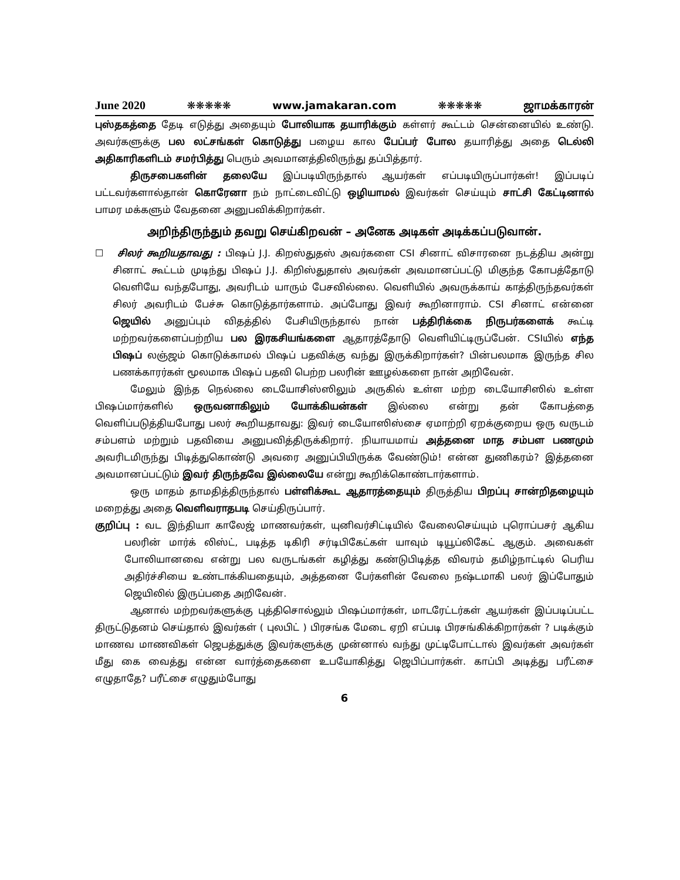June 2020 ❋❋❋❋❋ www.jamakaran.com ❋❋❋❋❋ ஜாமக்காரன்
புஸ்தகத்தை தேடி எடுத்து அதையும் போலியாக தயாரிக்கும் கள்ளர் கூட்டம் சென்னையில் உண்டு. அவர்களுக்கு பல லட்சங்கள் கொடுத்து பழைய கால பேப்பர் போல தயாரித்து அதை டெல்லி அதிகாரிகளிடம் சமர்பித்து பெரும் அவமானத்திலிருந்து தப்பித்தார்.
திருசபைகளின் தலையே இப்படியிருந்தால் ஆயர்கள் எப்படியிருப்பார்கள்! இப்படிப் பட்டவர்களால்தான் கொரேனா நம் நாட்டைவிட்டு ஒழியாமல் இவர்கள் செய்யும் சாட்சி கேட்டினால் பாமர மக்களும் வேதனை அனுபவிக்கிறார்கள்.
அறிந்திருந்தும் தவறு செய்கிறவன் – அனேக அடிகள் அடிக்கப்படுவான்.
☐ சிலர் கூறியதாவது : பிஷப் J.J. கிறஸ்துதஸ் அவர்களை CSI சினாட் விசாரனை நடத்திய அன்று சினாட் கூட்டம் முடிந்து பிஷப் J.J. கிறிஸ்துதாஸ் அவர்கள் அவமானப்பட்டு மிகுந்த கோபத்தோடு வெளியே வந்தபோது, அவரிடம் யாரும் பேசவில்லை. வெளியில் அவருக்காய் காத்திருந்தவர்கள் சிலர் அவரிடம் பேச்சு கொடுத்தார்களாம். அப்போது இவர் கூறினாராம். CSI சினாட் என்னை ஜெயில் அனுப்பும் விதத்தில் பேசியிருந்தால் நான் பத்திரிக்கை நிருபர்களைக் கூட்டி மற்றவர்களைப்பற்றிய பல இரகசியங்களை ஆதாரத்தோடு வெளியிட்டிருப்பேன். CSIயில் எந்த பிஷப் லஞ்ஜம் கொடுக்காமல் பிஷப் பதவிக்கு வந்து இருக்கிறார்கள்? பின்பலமாக இருந்த சில பணக்காரர்கள் மூலமாக பிஷப் பதவி பெற்ற பலரின் ஊழல்களை நான் அறிவேன்.
மேலும் இந்த நெல்லை டையோசிஸ்ஸிலும் அருகில் உள்ள மற்ற டையோசிஸில் உள்ள பிஷப்மார்களில் ஒருவனாகிலும் யோக்கியன்கள் இல்லை என்று தன் கோபத்தை வெளிப்படுத்தியபோது பலர் கூறியதாவது: இவர் டையோஸிஸ்சை ஏமாற்றி ஏறக்குறைய ஒரு வருடம் சம்பளம் மற்றும் பதவியை அனுபவித்திருக்கிறார். நியாயமாய் அத்தனை மாத சம்பள பணமும் அவரிடமிருந்து பிடித்துகொண்டு அவரை அனுப்பியிருக்க வேண்டும்! என்ன துணிகரம்? இத்தனை அவமானப்பட்டும் இவர் திருந்தவே இல்லையே என்று கூறிக்கொண்டார்களாம்.
ஒரு மாதம் தாமதித்திருந்தால் பள்ளிக்கூட ஆதாரத்தையும் திருத்திய பிறப்பு சான்றிதழையும் மறைத்து அதை வெளிவராதபடி செய்திருப்பார்.
குறிப்பு : வட இந்தியா காலேஜ் மாணவர்கள், யுனிவர்சிட்டியில் வேலைசெய்யும் புரொப்பசர் ஆகிய பலரின் மார்க் லிஸ்ட், படித்த டிகிரி சர்டிபிகேட்கள் யாவும் டியூப்லிகேட் ஆகும். அவைகள் போலியானவை என்று பல வருடங்கள் கழித்து கண்டுபிடித்த விவரம் தமிழ்நாட்டில் பெரிய அதிர்ச்சியை உண்டாக்கியதையும், அத்தனை பேர்களின் வேலை நஷ்டமாகி பலர் இப்போதும் ஜெயிலில் இருப்பதை அறிவேன்.
ஆனால் மற்றவர்களுக்கு புத்திசொல்லும் பிஷப்மார்கள், மாடரேட்டர்கள் ஆயர்கள் இப்படிப்பட்ட திருட்டுதனம் செய்தால் இவர்கள் ( புலபிட் ) பிரசங்க மேடை ஏறி எப்படி பிரசங்கிக்கிறார்கள் ? படிக்கும் மாணவ மாணவிகள் ஜெபத்துக்கு இவர்களுக்கு முன்னால் வந்து முட்டிபோட்டால் இவர்கள் அவர்கள் மீது கை வைத்து என்ன வார்த்தைகளை உபயோகித்து ஜெபிப்பார்கள். காப்பி அடித்து பரீட்சை எழுதாதே? பரீட்சை எழுதும்போது
6